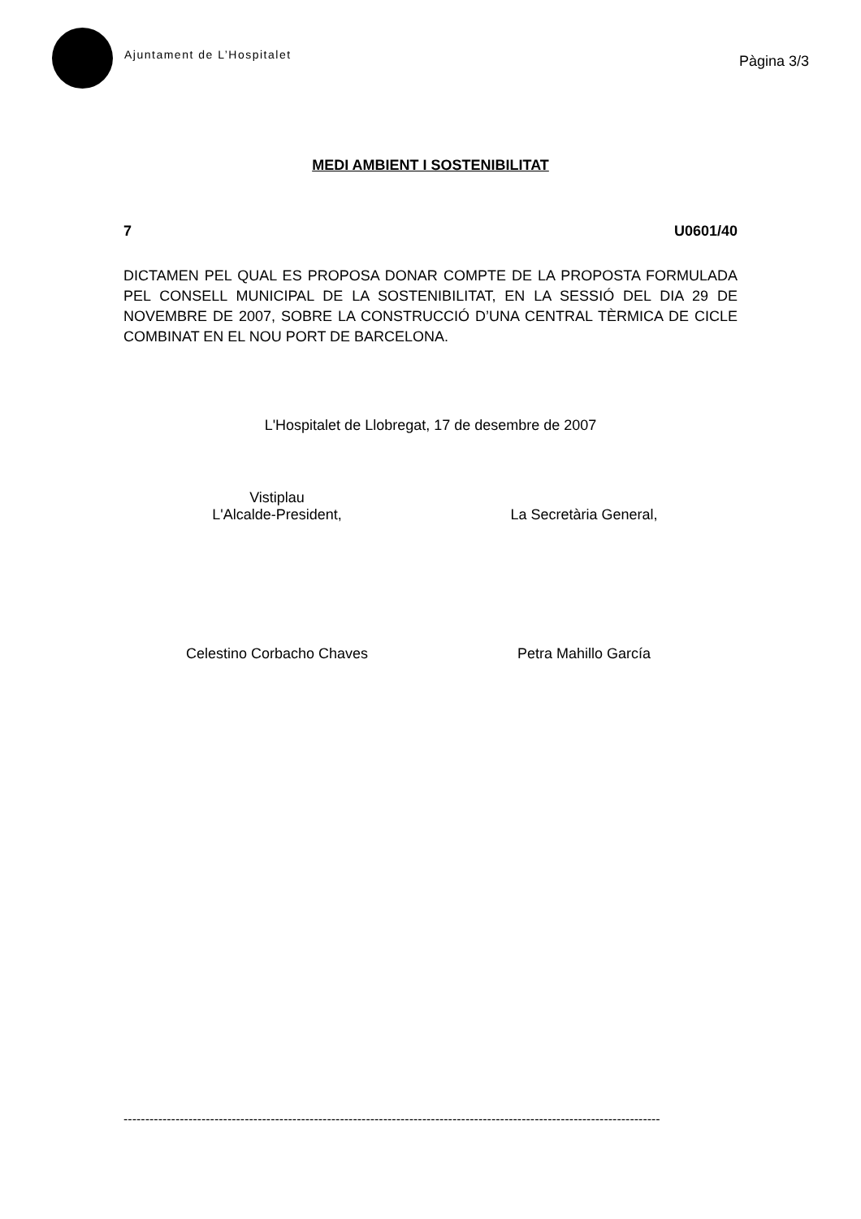Ajuntament de L’Hospitalet
Pàgina 3/3
MEDI AMBIENT I SOSTENIBILITAT
7 U0601/40
DICTAMEN PEL QUAL ES PROPOSA DONAR COMPTE DE LA PROPOSTA FORMULADA PEL CONSELL MUNICIPAL DE LA SOSTENIBILITAT, EN LA SESSIÓ DEL DIA 29 DE NOVEMBRE DE 2007, SOBRE LA CONSTRUCCIÓ D’UNA CENTRAL TÈRMICA DE CICLE COMBINAT EN EL NOU PORT DE BARCELONA.
L'Hospitalet de Llobregat, 17 de desembre de 2007
Vistiplau
L'Alcalde-President,
La Secretària General,
Celestino Corbacho Chaves Petra Mahillo García
----------------------------------------------------------------------------------------------------------------------------